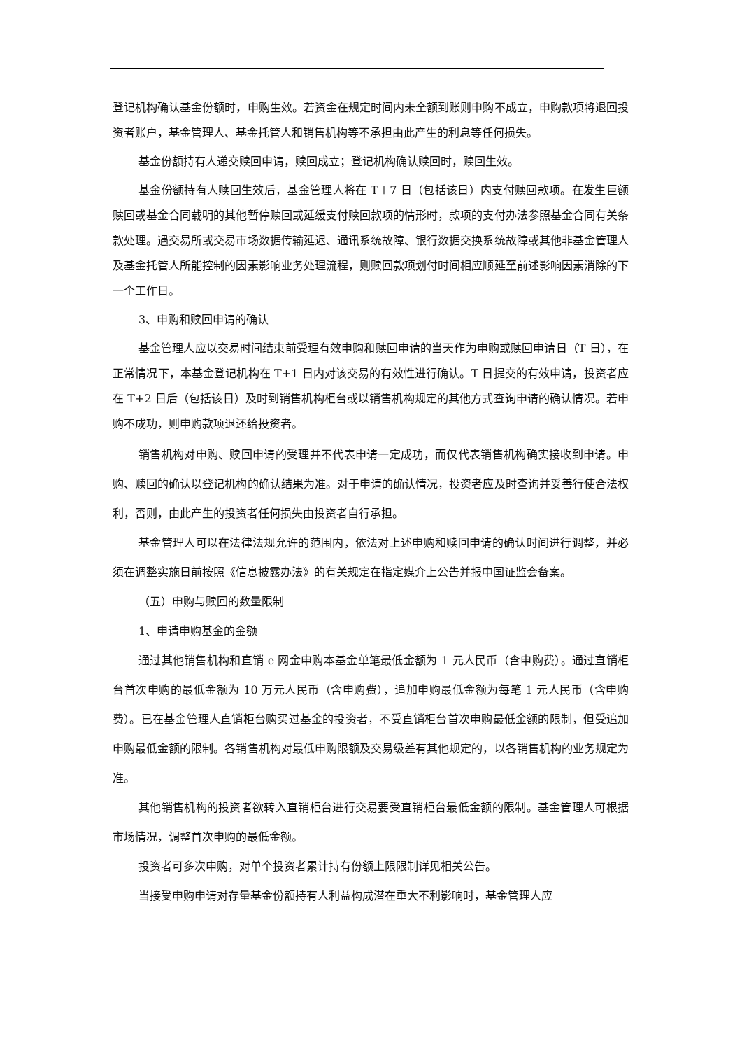登记机构确认基金份额时，申购生效。若资金在规定时间内未全额到账则申购不成立，申购款项将退回投资者账户，基金管理人、基金托管人和销售机构等不承担由此产生的利息等任何损失。
基金份额持有人递交赎回申请，赎回成立；登记机构确认赎回时，赎回生效。
基金份额持有人赎回生效后，基金管理人将在 T＋7 日（包括该日）内支付赎回款项。在发生巨额赎回或基金合同载明的其他暂停赎回或延缓支付赎回款项的情形时，款项的支付办法参照基金合同有关条款处理。遇交易所或交易市场数据传输延迟、通讯系统故障、银行数据交换系统故障或其他非基金管理人及基金托管人所能控制的因素影响业务处理流程，则赎回款项划付时间相应顺延至前述影响因素消除的下一个工作日。
3、申购和赎回申请的确认
基金管理人应以交易时间结束前受理有效申购和赎回申请的当天作为申购或赎回申请日（T 日），在正常情况下，本基金登记机构在 T+1 日内对该交易的有效性进行确认。T 日提交的有效申请，投资者应在 T+2 日后（包括该日）及时到销售机构柜台或以销售机构规定的其他方式查询申请的确认情况。若申购不成功，则申购款项退还给投资者。
销售机构对申购、赎回申请的受理并不代表申请一定成功，而仅代表销售机构确实接收到申请。申购、赎回的确认以登记机构的确认结果为准。对于申请的确认情况，投资者应及时查询并妥善行使合法权利，否则，由此产生的投资者任何损失由投资者自行承担。
基金管理人可以在法律法规允许的范围内，依法对上述申购和赎回申请的确认时间进行调整，并必须在调整实施日前按照《信息披露办法》的有关规定在指定媒介上公告并报中国证监会备案。
（五）申购与赎回的数量限制
1、申请申购基金的金额
通过其他销售机构和直销 e 网金申购本基金单笔最低金额为 1 元人民币（含申购费）。通过直销柜台首次申购的最低金额为 10 万元人民币（含申购费），追加申购最低金额为每笔 1 元人民币（含申购费）。已在基金管理人直销柜台购买过基金的投资者，不受直销柜台首次申购最低金额的限制，但受追加申购最低金额的限制。各销售机构对最低申购限额及交易级差有其他规定的，以各销售机构的业务规定为准。
其他销售机构的投资者欲转入直销柜台进行交易要受直销柜台最低金额的限制。基金管理人可根据市场情况，调整首次申购的最低金额。
投资者可多次申购，对单个投资者累计持有份额上限限制详见相关公告。
当接受申购申请对存量基金份额持有人利益构成潜在重大不利影响时，基金管理人应